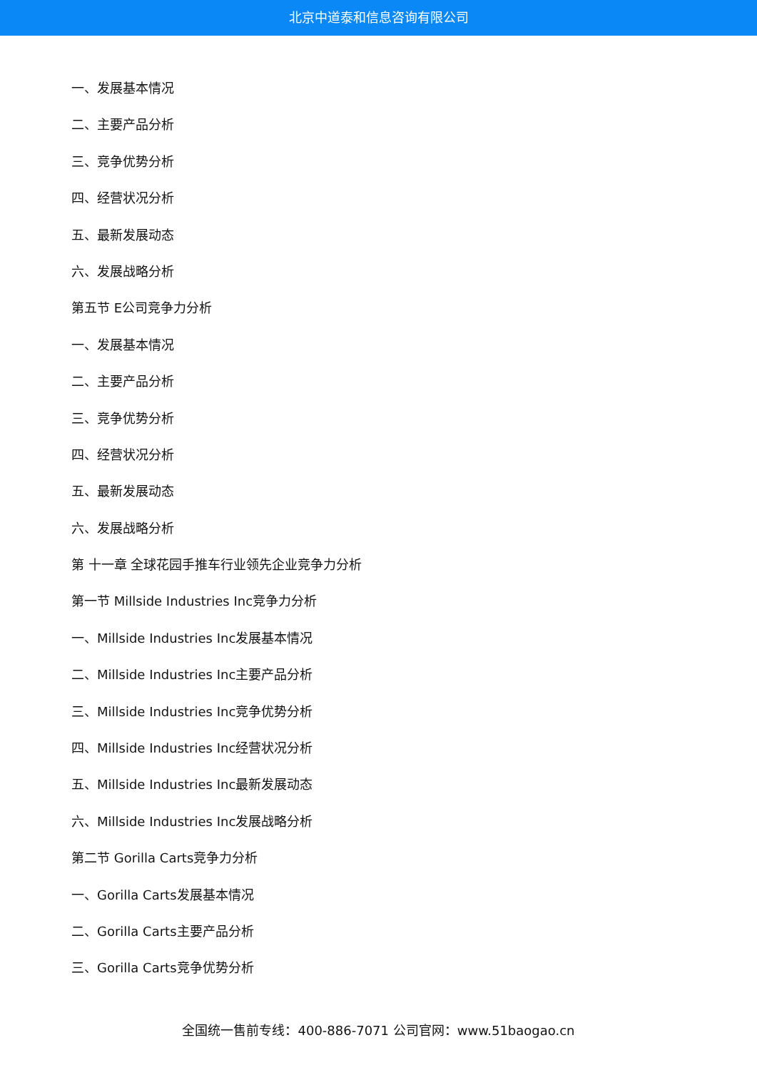北京中道泰和信息咨询有限公司
一、发展基本情况
二、主要产品分析
三、竞争优势分析
四、经营状况分析
五、最新发展动态
六、发展战略分析
第五节 E公司竞争力分析
一、发展基本情况
二、主要产品分析
三、竞争优势分析
四、经营状况分析
五、最新发展动态
六、发展战略分析
第 十一章 全球花园手推车行业领先企业竞争力分析
第一节 Millside Industries Inc竞争力分析
一、Millside Industries Inc发展基本情况
二、Millside Industries Inc主要产品分析
三、Millside Industries Inc竞争优势分析
四、Millside Industries Inc经营状况分析
五、Millside Industries Inc最新发展动态
六、Millside Industries Inc发展战略分析
第二节 Gorilla Carts竞争力分析
一、Gorilla Carts发展基本情况
二、Gorilla Carts主要产品分析
三、Gorilla Carts竞争优势分析
全国统一售前专线：400-886-7071 公司官网：www.51baogao.cn